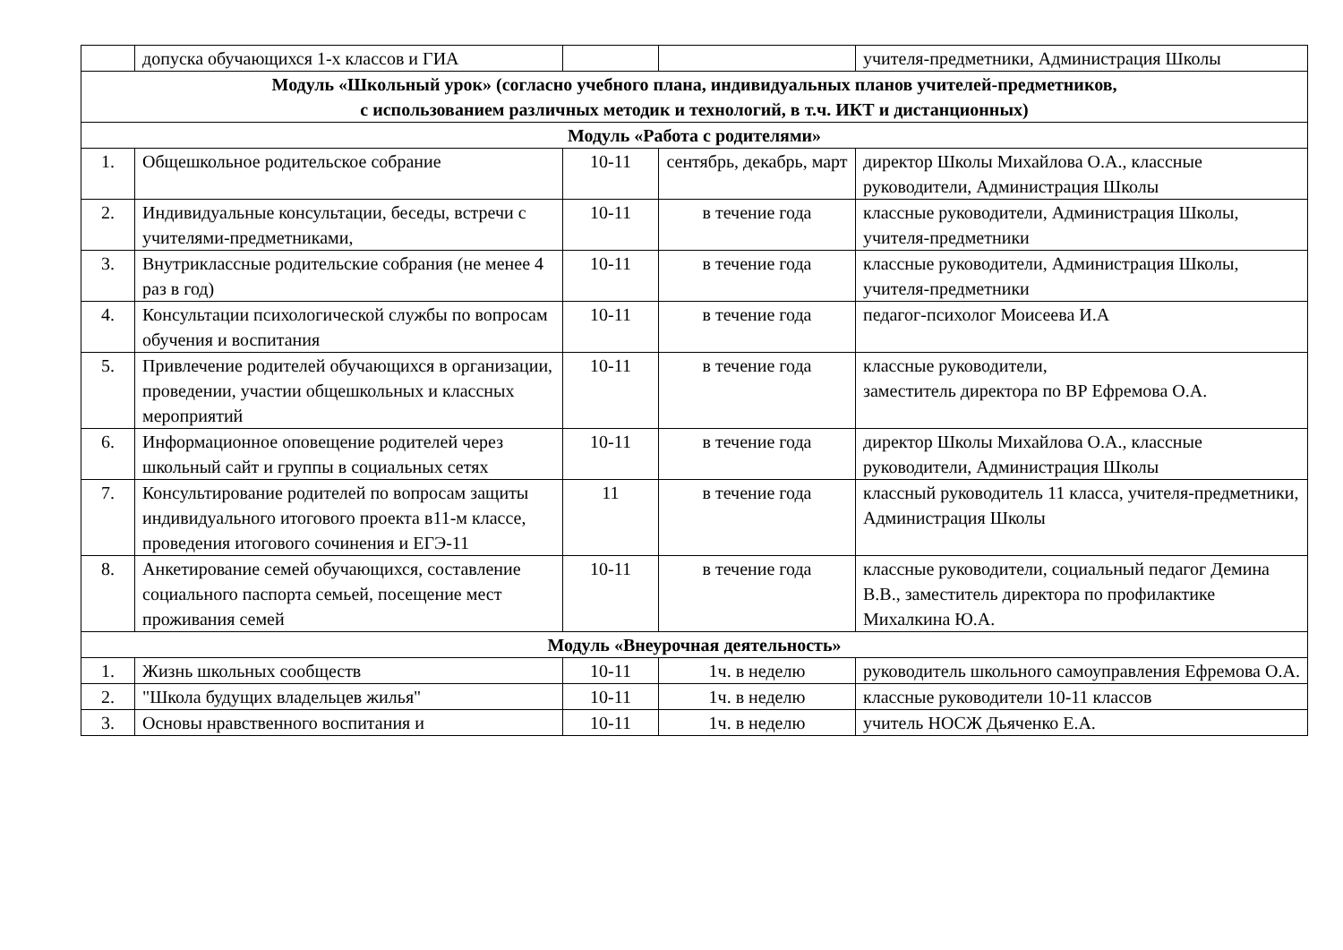| | допуска обучающихся 1-х классов и ГИА | | | учителя-предметники, Администрация Школы |
| Модуль «Школьный урок» (согласно учебного плана, индивидуальных планов учителей-предметников, с использованием различных методик и технологий, в т.ч. ИКТ и дистанционных) | | | | |
| Модуль «Работа с родителями» | | | | |
| 1. | Общешкольное родительское собрание | 10-11 | сентябрь, декабрь, март | директор Школы Михайлова О.А., классные руководители, Администрация Школы |
| 2. | Индивидуальные консультации, беседы, встречи с учителями-предметниками, | 10-11 | в течение года | классные руководители, Администрация Школы, учителя-предметники |
| 3. | Внутриклассные родительские собрания (не менее 4 раз в год) | 10-11 | в течение года | классные руководители, Администрация Школы, учителя-предметники |
| 4. | Консультации психологической службы по вопросам обучения и воспитания | 10-11 | в течение года | педагог-психолог Моисеева И.А |
| 5. | Привлечение родителей обучающихся в организации, проведении, участии общешкольных и классных мероприятий | 10-11 | в течение года | классные руководители, заместитель директора по ВР Ефремова О.А. |
| 6. | Информационное оповещение родителей через школьный сайт и группы в социальных сетях | 10-11 | в течение года | директор Школы Михайлова О.А., классные руководители, Администрация Школы |
| 7. | Консультирование родителей по вопросам защиты индивидуального итогового проекта в11-м классе, проведения итогового сочинения и ЕГЭ-11 | 11 | в течение года | классный руководитель 11 класса, учителя-предметники, Администрация Школы |
| 8. | Анкетирование семей обучающихся, составление социального паспорта семьей, посещение мест проживания семей | 10-11 | в течение года | классные руководители, социальный педагог Демина В.В., заместитель директора по профилактике Михалкина Ю.А. |
| Модуль «Внеурочная деятельность» | | | | |
| 1. | Жизнь школьных сообществ | 10-11 | 1ч. в неделю | руководитель школьного самоуправления Ефремова О.А. |
| 2. | "Школа будущих владельцев жилья" | 10-11 | 1ч. в неделю | классные руководители 10-11 классов |
| 3. | Основы нравственного воспитания и | 10-11 | 1ч. в неделю | учитель НОСЖ Дьяченко Е.А. |